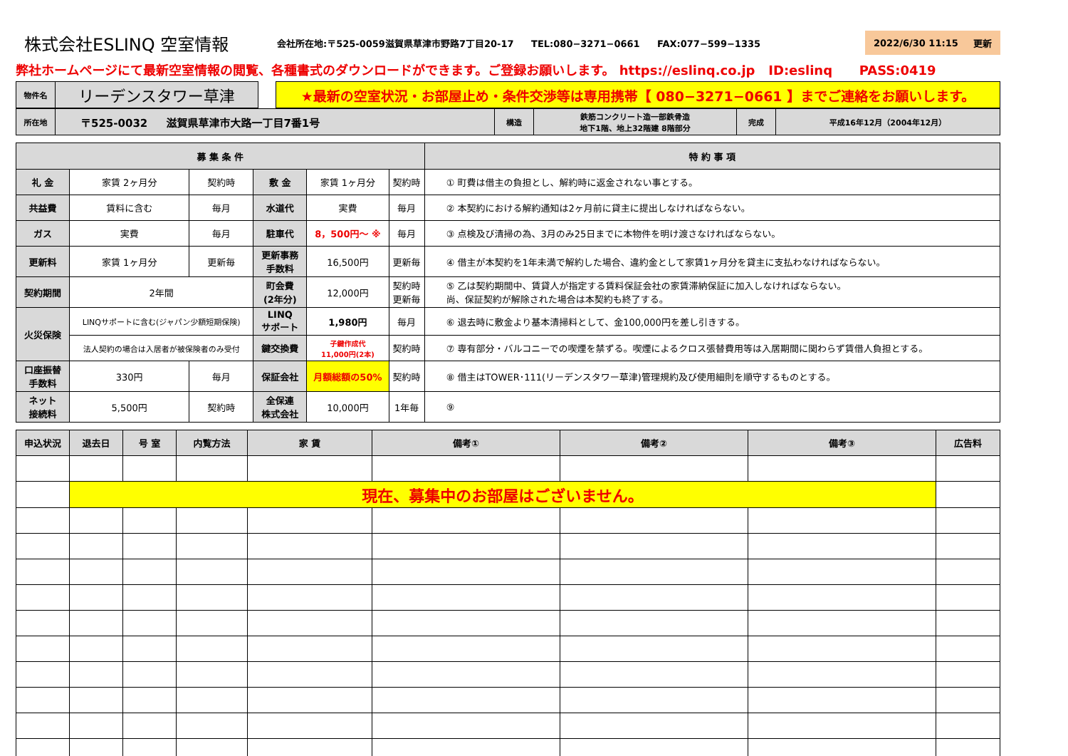株式会社ESLINQ 空室情報
会社所在地:〒525-0059滋賀県草津市野路7丁目20-17 TEL:080−3271−0661 FAX:077−599−1335
2022/6/30 11:15 更新
弊社ホームページにて最新空室情報の閲覧、各種書式のダウンロードができます。ご登録お願いします。 https://eslinq.co.jp ID:eslinq PASS:0419
| 物件名 | リーデンスタワー草津 | | ★最新の空室状況・お部屋止め・条件交渉等は専用携帯【 080−3271−0661 】までご連絡をお願いします。 |
| 所在地 | 〒525-0032 滋賀県草津市大路一丁目7番1号 | 構造 | 鉄筋コンクリート造一部鉄骨造 地下1階、地上32階建 8階部分 | 完成 | 平成16年12月（2004年12月） |
| 募 集 条 件 | | | | | | 特 約 事 項 |
| --- | --- | --- | --- | --- | --- | --- |
| 礼 金 | 家賃 2ヶ月分 | 契約時 | 敷 金 | 家賃 1ヶ月分 | 契約時 | ① 町費は借主の負担とし、解約時に返金されない事とする。 |
| 共益費 | 賃料に含む | 毎月 | 水道代 | 実費 | 毎月 | ② 本契約における解約通知は2ヶ月前に貸主に提出しなければならない。 |
| ガス | 実費 | 毎月 | 駐車代 | 8，500円～ ※ | 毎月 | ③ 点検及び清掃の為、3月のみ25日までに本物件を明け渡さなければならない。 |
| 更新料 | 家賃 1ヶ月分 | 更新毎 | 更新事務 手数料 | 16,500円 | 更新毎 | ④ 借主が本契約を1年未満で解約した場合、違約金として家賃1ヶ月分を貸主に支払わなければならない。 |
| 契約期間 | 2年間 | | 町会費 (2年分) | 12,000円 | 契約時 更新毎 | ⑤ 乙は契約期間中、賃貸人が指定する賃料保証会社の家賃滞納保証に加入しなければならない。 尚、保証契約が解除された場合は本契約も終了する。 |
| 火災保険 | LINQサポートに含む(ジャパン少額短期保険) | | LINQ サポート | 1,980円 | 毎月 | ⑥ 退去時に敷金より基本清掃料として、金100,000円を差し引きする。 |
| | 法人契約の場合は入居者が被保険者のみ受付 | | 鍵交換費 | 子鍵作成代 11,000円(2本) | 契約時 | ⑦ 専有部分・バルコニーでの喫煙を禁ずる。喫煙によるクロス張替費用等は入居期間に関わらず賃借人負担とする。 |
| 口座振替 手数料 | 330円 | 毎月 | 保証会社 | 月額総額の50% | 契約時 | ⑧ 借主はTOWER･111(リーデンスタワー草津)管理規約及び使用細則を順守するものとする。 |
| ネット 接続料 | 5,500円 | 契約時 | 全保連 株式会社 | 10,000円 | 1年毎 | ⑨ |
| 申込状況 | 退去日 | 号 室 | 内覧方法 | 家 賃 | 備考① | 備考② | 備考③ | 広告料 |
| --- | --- | --- | --- | --- | --- | --- | --- | --- |
| | 現在、募集中のお部屋はございません。 | | | | | | | |